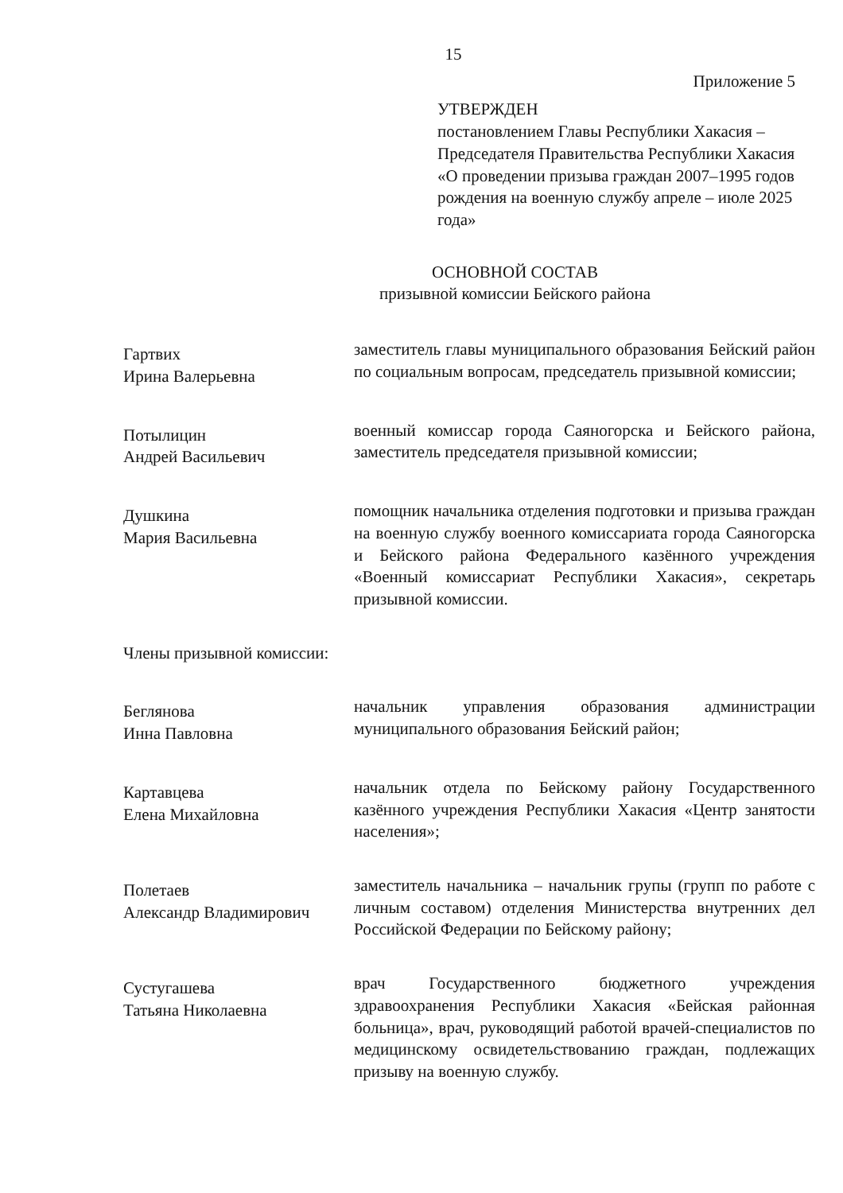15
Приложение 5
УТВЕРЖДЕН
постановлением Главы Республики Хакасия – Председателя Правительства Республики Хакасия «О проведении призыва граждан 2007–1995 годов рождения на военную службу апреле – июле 2025 года»
ОСНОВНОЙ СОСТАВ
призывной комиссии Бейского района
| Гартвих Ирина Валерьевна | заместитель главы муниципального образования Бейский район по социальным вопросам, председатель призывной комиссии; |
| Потылицин Андрей Васильевич | военный комиссар города Саяногорска и Бейского района, заместитель председателя призывной комиссии; |
| Душкина Мария Васильевна | помощник начальника отделения подготовки и призыва граждан на военную службу военного комиссариата города Саяногорска и Бейского района Федерального казённого учреждения «Военный комиссариат Республики Хакасия», секретарь призывной комиссии. |
| Члены призывной комиссии: | |
| Беглянова Инна Павловна | начальник управления образования администрации муниципального образования Бейский район; |
| Картавцева Елена Михайловна | начальник отдела по Бейскому району Государственного казённого учреждения Республики Хакасия «Центр занятости населения»; |
| Полетаев Александр Владимирович | заместитель начальника – начальник групы (групп по работе с личным составом) отделения Министерства внутренних дел Российской Федерации по Бейскому району; |
| Сустугашева Татьяна Николаевна | врач Государственного бюджетного учреждения здравоохранения Республики Хакасия «Бейская районная больница», врач, руководящий работой врачей-специалистов по медицинскому освидетельствованию граждан, подлежащих призыву на военную службу. |